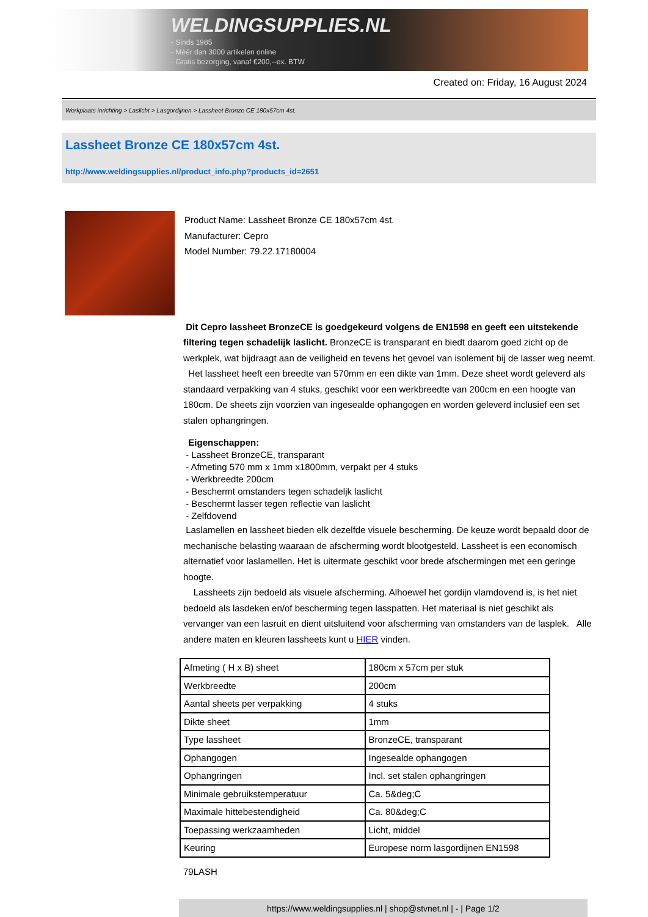WELDINGSUPPLIES.NL
- Sinds 1985
- Méér dan 3000 artikelen online
- Gratis bezorging, vanaf €200,--ex. BTW
Created on: Friday, 16 August 2024
Werkplaats inrichting > Laslicht > Lasgordijnen > Lassheet Bronze CE 180x57cm 4st.
Lassheet Bronze CE 180x57cm 4st.
http://www.weldingsupplies.nl/product_info.php?products_id=2651
Product Name: Lassheet Bronze CE 180x57cm 4st.
Manufacturer: Cepro
Model Number: 79.22.17180004
Dit Cepro lassheet BronzeCE is goedgekeurd volgens de EN1598 en geeft een uitstekende filtering tegen schadelijk laslicht. BronzeCE is transparant en biedt daarom goed zicht op de werkplek, wat bijdraagt aan de veiligheid en tevens het gevoel van isolement bij de lasser weg neemt. Het lassheet heeft een breedte van 570mm en een dikte van 1mm. Deze sheet wordt geleverd als standaard verpakking van 4 stuks, geschikt voor een werkbreedte van 200cm en een hoogte van 180cm. De sheets zijn voorzien van ingesealde ophangogen en worden geleverd inclusief een set stalen ophangringen.
Eigenschappen:
- Lassheet BronzeCE, transparant
- Afmeting 570 mm x 1mm x1800mm, verpakt per 4 stuks
- Werkbreedte 200cm
- Beschermt omstanders tegen schadeljk laslicht
- Beschermt lasser tegen reflectie van laslicht
- Zelfdovend
Laslamellen en lassheet bieden elk dezelfde visuele bescherming. De keuze wordt bepaald door de mechanische belasting waaraan de afscherming wordt blootgesteld. Lassheet is een economisch alternatief voor laslamellen. Het is uitermate geschikt voor brede afschermingen met een geringe hoogte.
Lassheets zijn bedoeld als visuele afscherming. Alhoewel het gordijn vlamdovend is, is het niet bedoeld als lasdeken en/of bescherming tegen lasspatten. Het materiaal is niet geschikt als vervanger van een lasruit en dient uitsluitend voor afscherming van omstanders van de lasplek. Alle andere maten en kleuren lassheets kunt u HIER vinden.
| Afmeting ( H x B) sheet | 180cm x 57cm per stuk |
| Werkbreedte | 200cm |
| Aantal sheets per verpakking | 4 stuks |
| Dikte sheet | 1mm |
| Type lassheet | BronzeCE, transparant |
| Ophangogen | Ingesealde ophangogen |
| Ophangringen | Incl. set stalen ophangringen |
| Minimale gebruikstemperatuur | Ca. 5&deg;C |
| Maximale hittebestendigheid | Ca. 80&deg;C |
| Toepassing werkzaamheden | Licht, middel |
| Keuring | Europese norm lasgordijnen EN1598 |
79LASH
https://www.weldingsupplies.nl | shop@stvnet.nl | - | Page 1/2